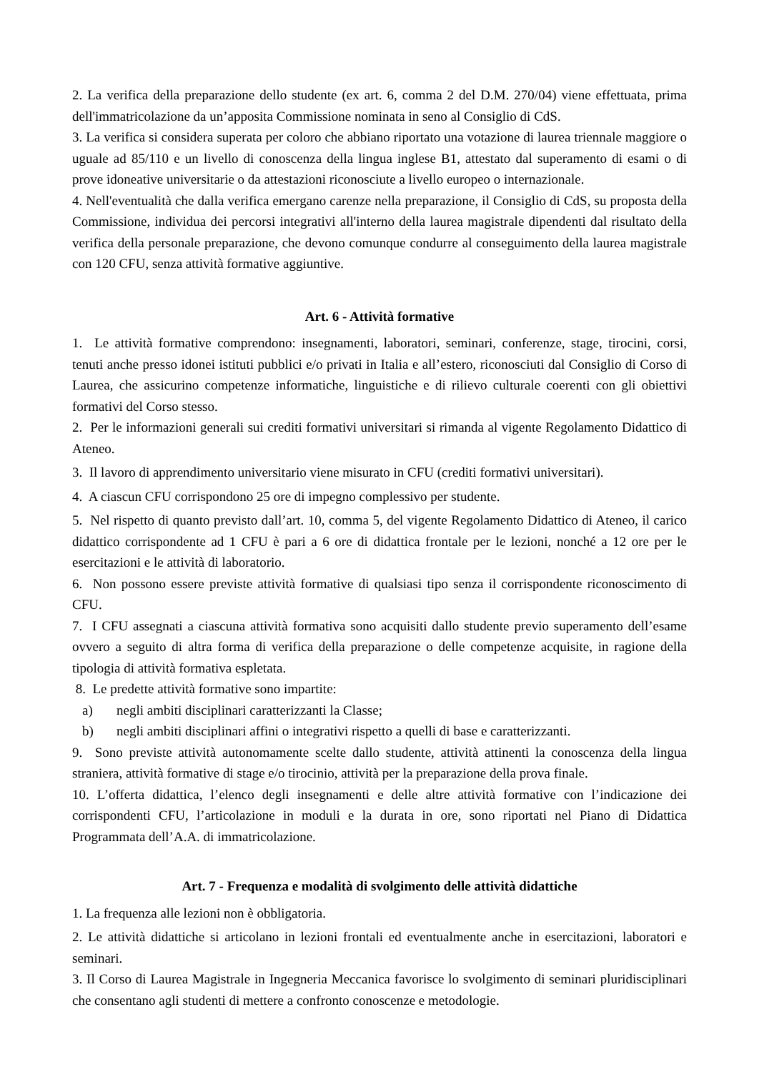2. La verifica della preparazione dello studente (ex art. 6, comma 2 del D.M. 270/04) viene effettuata, prima dell'immatricolazione da un’apposita Commissione nominata in seno al Consiglio di CdS.
3. La verifica si considera superata per coloro che abbiano riportato una votazione di laurea triennale maggiore o uguale ad 85/110 e un livello di conoscenza della lingua inglese B1, attestato dal superamento di esami o di prove idoneative universitarie o da attestazioni riconosciute a livello europeo o internazionale.
4. Nell'eventualità che dalla verifica emergano carenze nella preparazione, il Consiglio di CdS, su proposta della Commissione, individua dei percorsi integrativi all'interno della laurea magistrale dipendenti dal risultato della verifica della personale preparazione, che devono comunque condurre al conseguimento della laurea magistrale con 120 CFU, senza attività formative aggiuntive.
Art. 6 - Attività formative
1. Le attività formative comprendono: insegnamenti, laboratori, seminari, conferenze, stage, tirocini, corsi, tenuti anche presso idonei istituti pubblici e/o privati in Italia e all’estero, riconosciuti dal Consiglio di Corso di Laurea, che assicurino competenze informatiche, linguistiche e di rilievo culturale coerenti con gli obiettivi formativi del Corso stesso.
2. Per le informazioni generali sui crediti formativi universitari si rimanda al vigente Regolamento Didattico di Ateneo.
3. Il lavoro di apprendimento universitario viene misurato in CFU (crediti formativi universitari).
4. A ciascun CFU corrispondono 25 ore di impegno complessivo per studente.
5. Nel rispetto di quanto previsto dall’art. 10, comma 5, del vigente Regolamento Didattico di Ateneo, il carico didattico corrispondente ad 1 CFU è pari a 6 ore di didattica frontale per le lezioni, nonché a 12 ore per le esercitazioni e le attività di laboratorio.
6. Non possono essere previste attività formative di qualsiasi tipo senza il corrispondente riconoscimento di CFU.
7. I CFU assegnati a ciascuna attività formativa sono acquisiti dallo studente previo superamento dell’esame ovvero a seguito di altra forma di verifica della preparazione o delle competenze acquisite, in ragione della tipologia di attività formativa espletata.
8. Le predette attività formative sono impartite:
a) negli ambiti disciplinari caratterizzanti la Classe;
b) negli ambiti disciplinari affini o integrativi rispetto a quelli di base e caratterizzanti.
9. Sono previste attività autonomamente scelte dallo studente, attività attinenti la conoscenza della lingua straniera, attività formative di stage e/o tirocinio, attività per la preparazione della prova finale.
10. L’offerta didattica, l’elenco degli insegnamenti e delle altre attività formative con l’indicazione dei corrispondenti CFU, l’articolazione in moduli e la durata in ore, sono riportati nel Piano di Didattica Programmata dell’A.A. di immatricolazione.
Art. 7 - Frequenza e modalità di svolgimento delle attività didattiche
1. La frequenza alle lezioni non è obbligatoria.
2. Le attività didattiche si articolano in lezioni frontali ed eventualmente anche in esercitazioni, laboratori e seminari.
3. Il Corso di Laurea Magistrale in Ingegneria Meccanica favorisce lo svolgimento di seminari pluridisciplinari che consentano agli studenti di mettere a confronto conoscenze e metodologie.